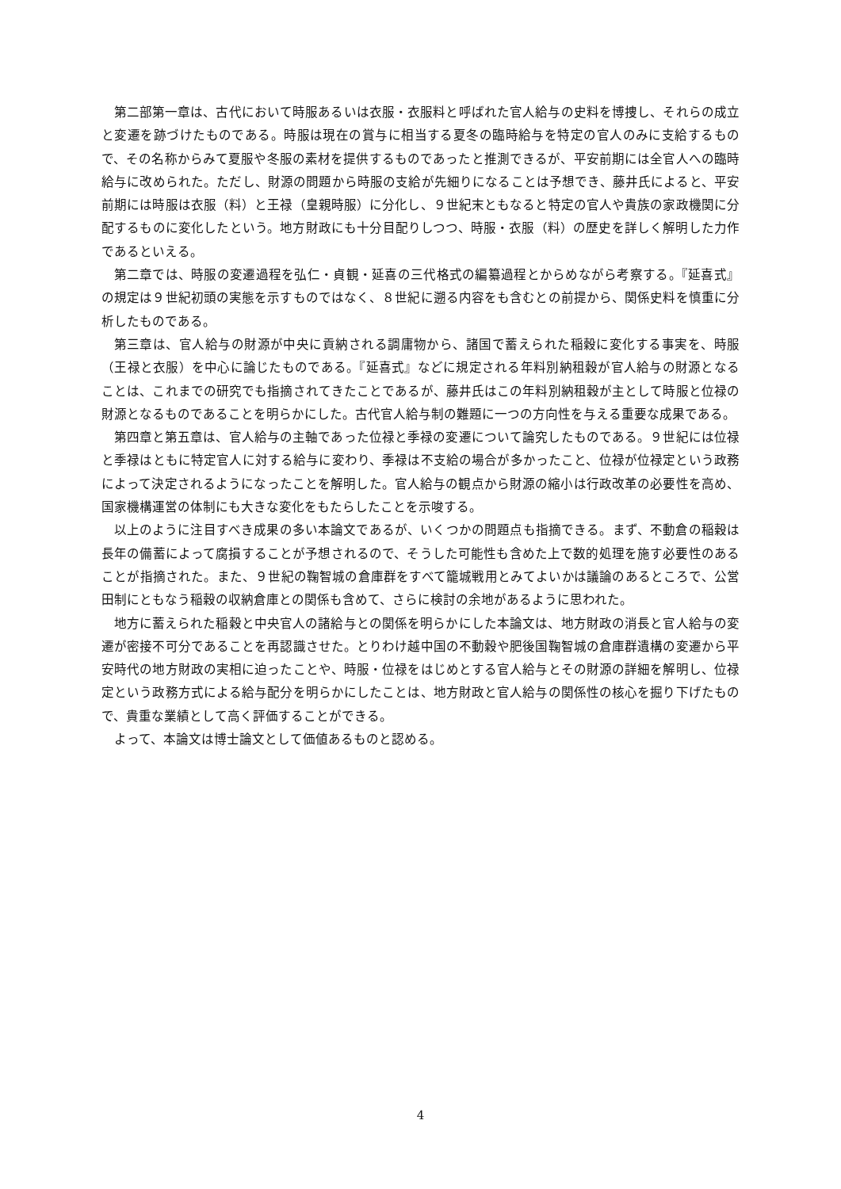第二部第一章は、古代において時服あるいは衣服・衣服料と呼ばれた官人給与の史料を博捜し、それらの成立と変遷を跡づけたものである。時服は現在の賞与に相当する夏冬の臨時給与を特定の官人のみに支給するもので、その名称からみて夏服や冬服の素材を提供するものであったと推測できるが、平安前期には全官人への臨時給与に改められた。ただし、財源の問題から時服の支給が先細りになることは予想でき、藤井氏によると、平安前期には時服は衣服（料）と王禄（皇親時服）に分化し、９世紀末ともなると特定の官人や貴族の家政機関に分配するものに変化したという。地方財政にも十分目配りしつつ、時服・衣服（料）の歴史を詳しく解明した力作であるといえる。
第二章では、時服の変遷過程を弘仁・貞観・延喜の三代格式の編纂過程とからめながら考察する。『延喜式』の規定は９世紀初頭の実態を示すものではなく、８世紀に遡る内容をも含むとの前提から、関係史料を慎重に分析したものである。
第三章は、官人給与の財源が中央に貢納される調庸物から、諸国で蓄えられた稲穀に変化する事実を、時服（王禄と衣服）を中心に論じたものである。『延喜式』などに規定される年料別納租穀が官人給与の財源となることは、これまでの研究でも指摘されてきたことであるが、藤井氏はこの年料別納租穀が主として時服と位禄の財源となるものであることを明らかにした。古代官人給与制の難題に一つの方向性を与える重要な成果である。
第四章と第五章は、官人給与の主軸であった位禄と季禄の変遷について論究したものである。９世紀には位禄と季禄はともに特定官人に対する給与に変わり、季禄は不支給の場合が多かったこと、位禄が位禄定という政務によって決定されるようになったことを解明した。官人給与の観点から財源の縮小は行政改革の必要性を高め、国家機構運営の体制にも大きな変化をもたらしたことを示唆する。
以上のように注目すべき成果の多い本論文であるが、いくつかの問題点も指摘できる。まず、不動倉の稲穀は長年の備蓄によって腐損することが予想されるので、そうした可能性も含めた上で数的処理を施す必要性のあることが指摘された。また、９世紀の鞠智城の倉庫群をすべて籠城戦用とみてよいかは議論のあるところで、公営田制にともなう稲穀の収納倉庫との関係も含めて、さらに検討の余地があるように思われた。
地方に蓄えられた稲穀と中央官人の諸給与との関係を明らかにした本論文は、地方財政の消長と官人給与の変遷が密接不可分であることを再認識させた。とりわけ越中国の不動穀や肥後国鞠智城の倉庫群遺構の変遷から平安時代の地方財政の実相に迫ったことや、時服・位禄をはじめとする官人給与とその財源の詳細を解明し、位禄定という政務方式による給与配分を明らかにしたことは、地方財政と官人給与の関係性の核心を掘り下げたもので、貴重な業績として高く評価することができる。
よって、本論文は博士論文として価値あるものと認める。
4